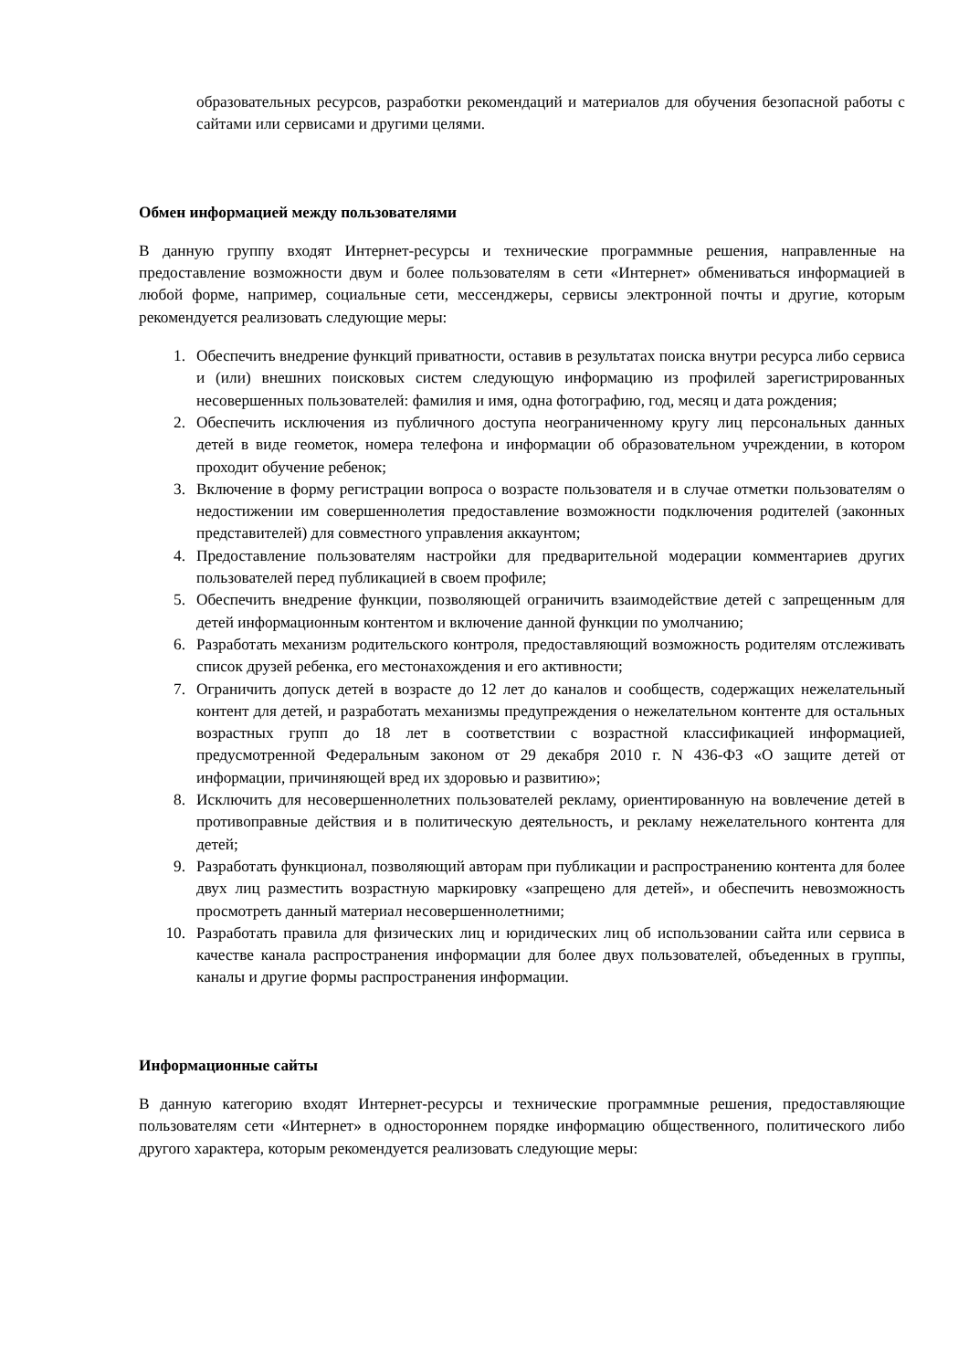образовательных ресурсов, разработки рекомендаций и материалов для обучения безопасной работы с сайтами или сервисами и другими целями.
Обмен информацией между пользователями
В данную группу входят Интернет-ресурсы и технические программные решения, направленные на предоставление возможности двум и более пользователям в сети «Интернет» обмениваться информацией в любой форме, например, социальные сети, мессенджеры, сервисы электронной почты и другие, которым рекомендуется реализовать следующие меры:
1. Обеспечить внедрение функций приватности, оставив в результатах поиска внутри ресурса либо сервиса и (или) внешних поисковых систем следующую информацию из профилей зарегистрированных несовершенных пользователей: фамилия и имя, одна фотографию, год, месяц и дата рождения;
2. Обеспечить исключения из публичного доступа неограниченному кругу лиц персональных данных детей в виде геометок, номера телефона и информации об образовательном учреждении, в котором проходит обучение ребенок;
3. Включение в форму регистрации вопроса о возрасте пользователя и в случае отметки пользователям о недостижении им совершеннолетия предоставление возможности подключения родителей (законных представителей) для совместного управления аккаунтом;
4. Предоставление пользователям настройки для предварительной модерации комментариев других пользователей перед публикацией в своем профиле;
5. Обеспечить внедрение функции, позволяющей ограничить взаимодействие детей с запрещенным для детей информационным контентом и включение данной функции по умолчанию;
6. Разработать механизм родительского контроля, предоставляющий возможность родителям отслеживать список друзей ребенка, его местонахождения и его активности;
7. Ограничить допуск детей в возрасте до 12 лет до каналов и сообществ, содержащих нежелательный контент для детей, и разработать механизмы предупреждения о нежелательном контенте для остальных возрастных групп до 18 лет в соответствии с возрастной классификацией информацией, предусмотренной Федеральным законом от 29 декабря 2010 г. N 436-ФЗ «О защите детей от информации, причиняющей вред их здоровью и развитию»;
8. Исключить для несовершеннолетних пользователей рекламу, ориентированную на вовлечение детей в противоправные действия и в политическую деятельность, и рекламу нежелательного контента для детей;
9. Разработать функционал, позволяющий авторам при публикации и распространению контента для более двух лиц разместить возрастную маркировку «запрещено для детей», и обеспечить невозможность просмотреть данный материал несовершеннолетними;
10. Разработать правила для физических лиц и юридических лиц об использовании сайта или сервиса в качестве канала распространения информации для более двух пользователей, объеденных в группы, каналы и другие формы распространения информации.
Информационные сайты
В данную категорию входят Интернет-ресурсы и технические программные решения, предоставляющие пользователям сети «Интернет» в одностороннем порядке информацию общественного, политического либо другого характера, которым рекомендуется реализовать следующие меры: